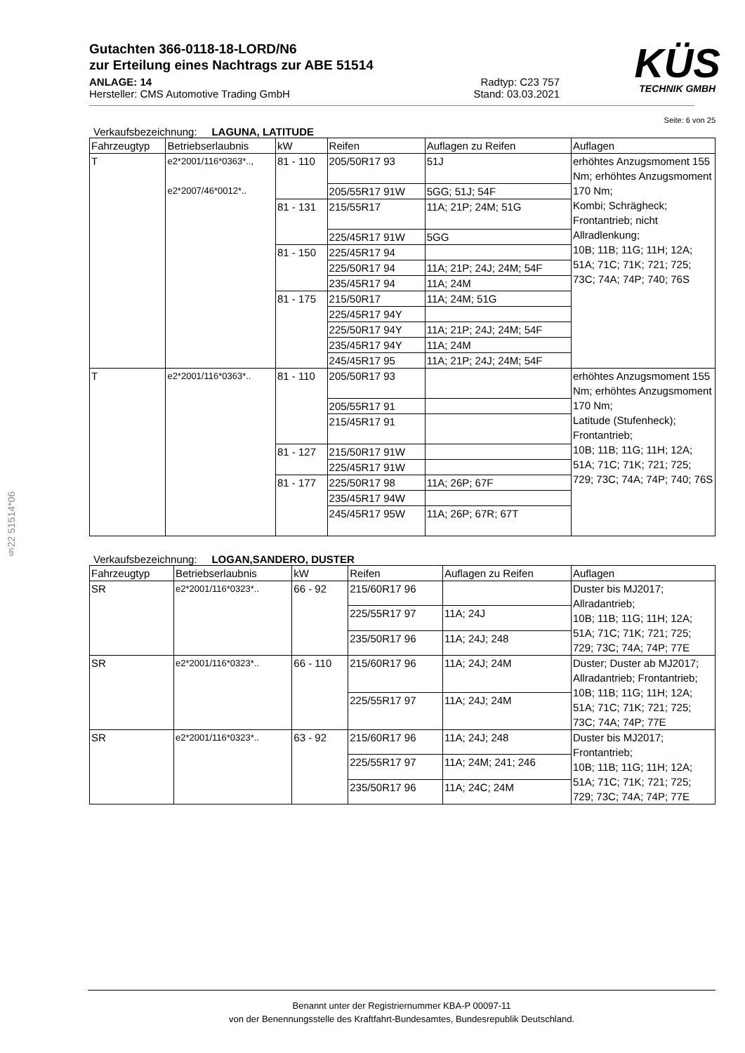KÜS
TECHNIK GMBH
Gutachten 366-0118-18-LORD/N6
zur Erteilung eines Nachtrags zur ABE 51514
ANLAGE: 14 Radtyp: C23 757
Hersteller: CMS Automotive Trading GmbH Stand: 03.03.2021
Seite: 6 von 25
Verkaufsbezeichnung: LAGUNA, LATITUDE
| Fahrzeugtyp | Betriebserlaubnis | kW | Reifen | Auflagen zu Reifen | Auflagen |
| --- | --- | --- | --- | --- | --- |
| T | e2*2001/116*0363*.., e2*2007/46*0012*.. | 81 - 110 | 205/50R17 93 | 51J | erhöhtes Anzugsmoment 155 Nm; erhöhtes Anzugsmoment 170 Nm; Kombi; Schrägheck; Frontantrieb; nicht Allradlenkung; 10B; 11B; 11G; 11H; 12A; 51A; 71C; 71K; 721; 725; 73C; 74A; 74P; 740; 76S |
| | | | 205/55R17 91W | 5GG; 51J; 54F | |
| | | 81 - 131 | 215/55R17 | 11A; 21P; 24M; 51G | |
| | | | 225/45R17 91W | 5GG | |
| | | 81 - 150 | 225/45R17 94 | | |
| | | | 225/50R17 94 | 11A; 21P; 24J; 24M; 54F | |
| | | | 235/45R17 94 | 11A; 24M | |
| | | 81 - 175 | 215/50R17 | 11A; 24M; 51G | |
| | | | 225/45R17 94Y | | |
| | | | 225/50R17 94Y | 11A; 21P; 24J; 24M; 54F | |
| | | | 235/45R17 94Y | 11A; 24M | |
| | | | 245/45R17 95 | 11A; 21P; 24J; 24M; 54F | |
| T | e2*2001/116*0363*.. | 81 - 110 | 205/50R17 93 | | erhöhtes Anzugsmoment 155 Nm; erhöhtes Anzugsmoment 170 Nm; Latitude (Stufenheck); Frontantrieb; 10B; 11B; 11G; 11H; 12A; 51A; 71C; 71K; 721; 725; 729; 73C; 74A; 74P; 740; 76S |
| | | | 205/55R17 91 | | |
| | | | 215/45R17 91 | | |
| | | 81 - 127 | 215/50R17 91W | | |
| | | | 225/45R17 91W | | |
| | | 81 - 177 | 225/50R17 98 | 11A; 26P; 67F | |
| | | | 235/45R17 94W | | |
| | | | 245/45R17 95W | 11A; 26P; 67R; 67T | |
Verkaufsbezeichnung: LOGAN,SANDERO, DUSTER
| Fahrzeugtyp | Betriebserlaubnis | kW | Reifen | Auflagen zu Reifen | Auflagen |
| --- | --- | --- | --- | --- | --- |
| SR | e2*2001/116*0323*.. | 66 - 92 | 215/60R17 96 | | Duster bis MJ2017; Allradantrieb; 10B; 11B; 11G; 11H; 12A; 51A; 71C; 71K; 721; 725; 729; 73C; 74A; 74P; 77E |
| | | | 225/55R17 97 | 11A; 24J | |
| | | | 235/50R17 96 | 11A; 24J; 248 | |
| SR | e2*2001/116*0323*.. | 66 - 110 | 215/60R17 96 | 11A; 24J; 24M | Duster; Duster ab MJ2017; Allradantrieb; Frontantrieb; 10B; 11B; 11G; 11H; 12A; 51A; 71C; 71K; 721; 725; 73C; 74A; 74P; 77E |
| | | | 225/55R17 97 | 11A; 24J; 24M | |
| SR | e2*2001/116*0323*.. | 63 - 92 | 215/60R17 96 | 11A; 24J; 248 | Duster bis MJ2017; Frontantrieb; 10B; 11B; 11G; 11H; 12A; 51A; 71C; 71K; 721; 725; 729; 73C; 74A; 74P; 77E |
| | | | 225/55R17 97 | 11A; 24M; 241; 246 | |
| | | | 235/50R17 96 | 11A; 24C; 24M | |
§22 51514*06
Benannt unter der Registriernummer KBA-P 00097-11
von der Benennungsstelle des Kraftfahrt-Bundesamtes, Bundesrepublik Deutschland.